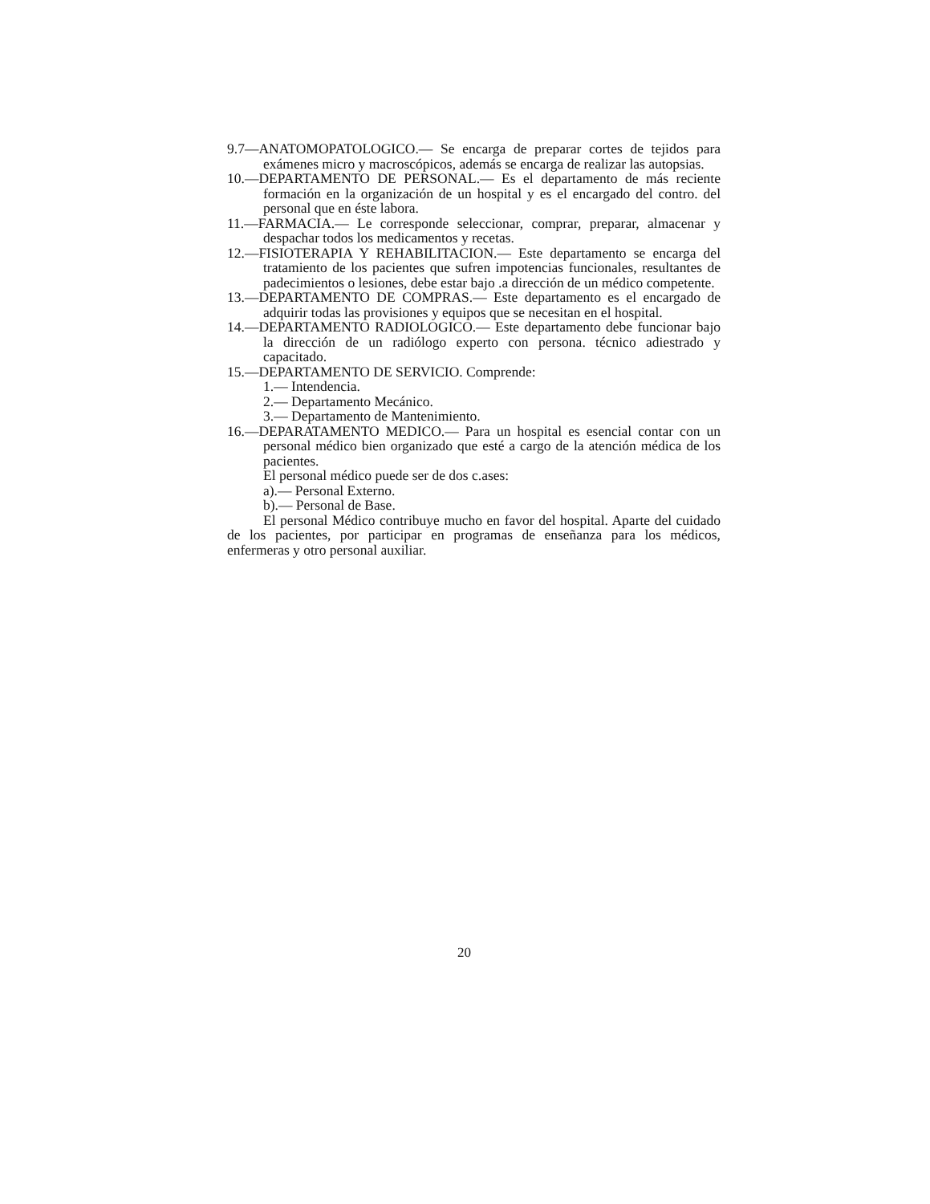9.7—ANATOMOPATOLOGICO.— Se encarga de preparar cortes de tejidos para exámenes micro y macroscópicos, además se encarga de realizar las autopsias.
10.—DEPARTAMENTO DE PERSONAL.— Es el departamento de más reciente formación en la organización de un hospital y es el encargado del contro. del personal que en éste labora.
11.—FARMACIA.— Le corresponde seleccionar, comprar, preparar, almacenar y despachar todos los medicamentos y recetas.
12.—FISIOTERAPIA Y REHABILITACION.— Este departamento se encarga del tratamiento de los pacientes que sufren impotencias funcionales, resultantes de padecimientos o lesiones, debe estar bajo .a dirección de un médico competente.
13.—DEPARTAMENTO DE COMPRAS.— Este departamento es el encargado de adquirir todas las provisiones y equipos que se necesitan en el hospital.
14.—DEPARTAMENTO RADIOLOGICO.— Este departamento debe funcionar bajo la dirección de un radiólogo experto con persona. técnico adiestrado y capacitado.
15.—DEPARTAMENTO DE SERVICIO. Comprende:
1.— Intendencia.
2.— Departamento Mecánico.
3.— Departamento de Mantenimiento.
16.—DEPARATAMENTO MEDICO.— Para un hospital es esencial contar con un personal médico bien organizado que esté a cargo de la atención médica de los pacientes.
El personal médico puede ser de dos c.ases:
a).— Personal Externo.
b).— Personal de Base.
El personal Médico contribuye mucho en favor del hospital. Aparte del cuidado de los pacientes, por participar en programas de enseñanza para los médicos, enfermeras y otro personal auxiliar.
20